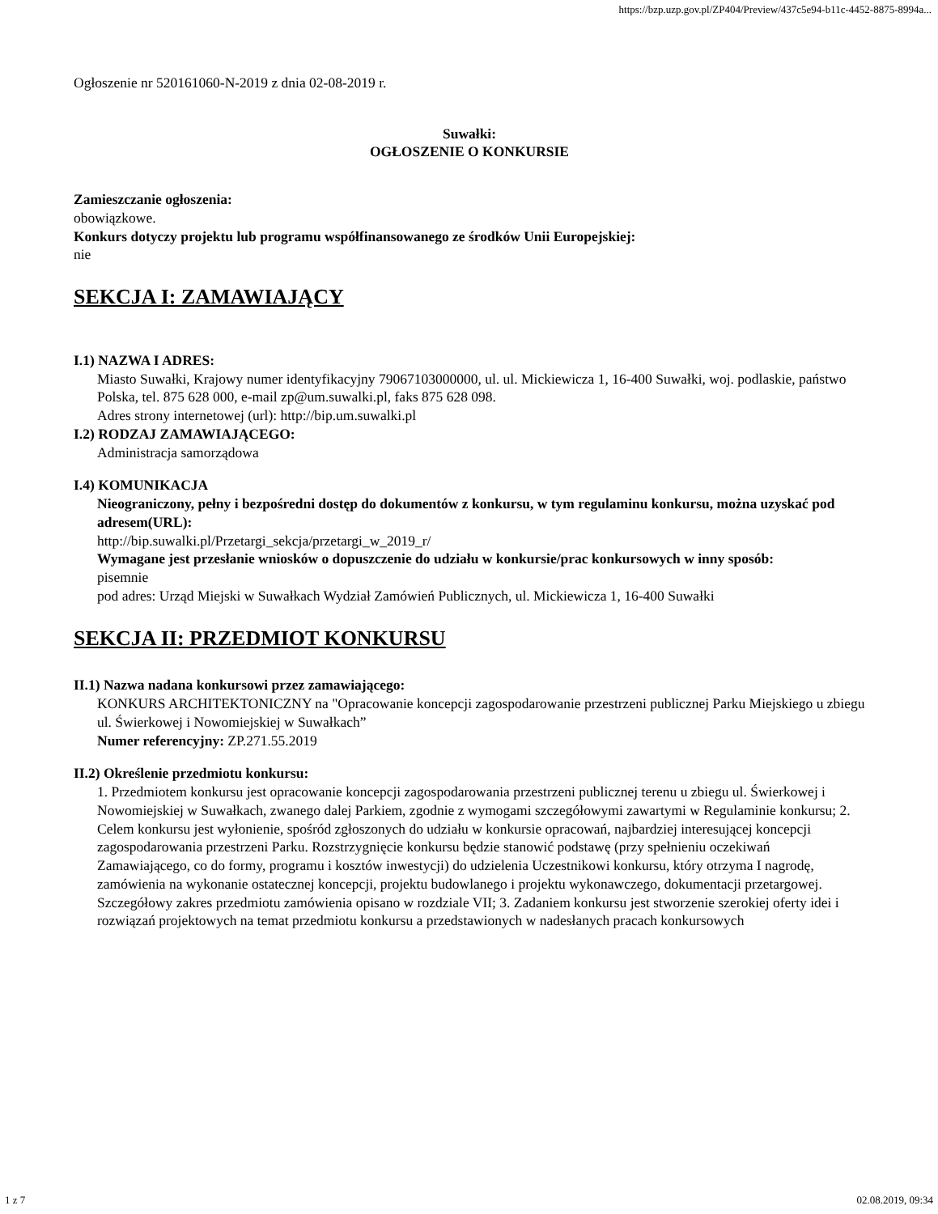https://bzp.uzp.gov.pl/ZP404/Preview/437c5e94-b11c-4452-8875-8994a...
Ogłoszenie nr 520161060-N-2019 z dnia 02-08-2019 r.
Suwałki:
OGŁOSZENIE O KONKURSIE
Zamieszczanie ogłoszenia:
obowiązkowe.
Konkurs dotyczy projektu lub programu współfinansowanego ze środków Unii Europejskiej:
nie
SEKCJA I: ZAMAWIAJĄCY
I.1) NAZWA I ADRES:
Miasto Suwałki, Krajowy numer identyfikacyjny 79067103000000, ul. ul. Mickiewicza 1, 16-400 Suwałki, woj. podlaskie, państwo Polska, tel. 875 628 000, e-mail zp@um.suwalki.pl, faks 875 628 098.
Adres strony internetowej (url): http://bip.um.suwalki.pl
I.2) RODZAJ ZAMAWIAJĄCEGO:
Administracja samorządowa
I.4) KOMUNIKACJA
Nieograniczony, pełny i bezpośredni dostęp do dokumentów z konkursu, w tym regulaminu konkursu, można uzyskać pod adresem(URL):
http://bip.suwalki.pl/Przetargi_sekcja/przetargi_w_2019_r/
Wymagane jest przesłanie wniosków o dopuszczenie do udziału w konkursie/prac konkursowych w inny sposób:
pisemnie
pod adres: Urząd Miejski w Suwałkach Wydział Zamówień Publicznych, ul. Mickiewicza 1, 16-400 Suwałki
SEKCJA II: PRZEDMIOT KONKURSU
II.1) Nazwa nadana konkursowi przez zamawiającego:
KONKURS ARCHITEKTONICZNY na "Opracowanie koncepcji zagospodarowanie przestrzeni publicznej Parku Miejskiego u zbiegu ul. Świerkowej i Nowomiejskiej w Suwałkach”
Numer referencyjny: ZP.271.55.2019
II.2) Określenie przedmiotu konkursu:
1. Przedmiotem konkursu jest opracowanie koncepcji zagospodarowania przestrzeni publicznej terenu u zbiegu ul. Świerkowej i Nowomiejskiej w Suwałkach, zwanego dalej Parkiem, zgodnie z wymogami szczegółowymi zawartymi w Regulaminie konkursu; 2. Celem konkursu jest wyłonienie, spośród zgłoszonych do udziału w konkursie opracowań, najbardziej interesującej koncepcji zagospodarowania przestrzeni Parku. Rozstrzygnięcie konkursu będzie stanowić podstawę (przy spełnieniu oczekiwań Zamawiającego, co do formy, programu i kosztów inwestycji) do udzielenia Uczestnikowi konkursu, który otrzyma I nagrodę, zamówienia na wykonanie ostatecznej koncepcji, projektu budowlanego i projektu wykonawczego, dokumentacji przetargowej. Szczegółowy zakres przedmiotu zamówienia opisano w rozdziale VII; 3. Zadaniem konkursu jest stworzenie szerokiej oferty idei i rozwiązań projektowych na temat przedmiotu konkursu a przedstawionych w nadesłanych pracach konkursowych
1 z 7 02.08.2019, 09:34